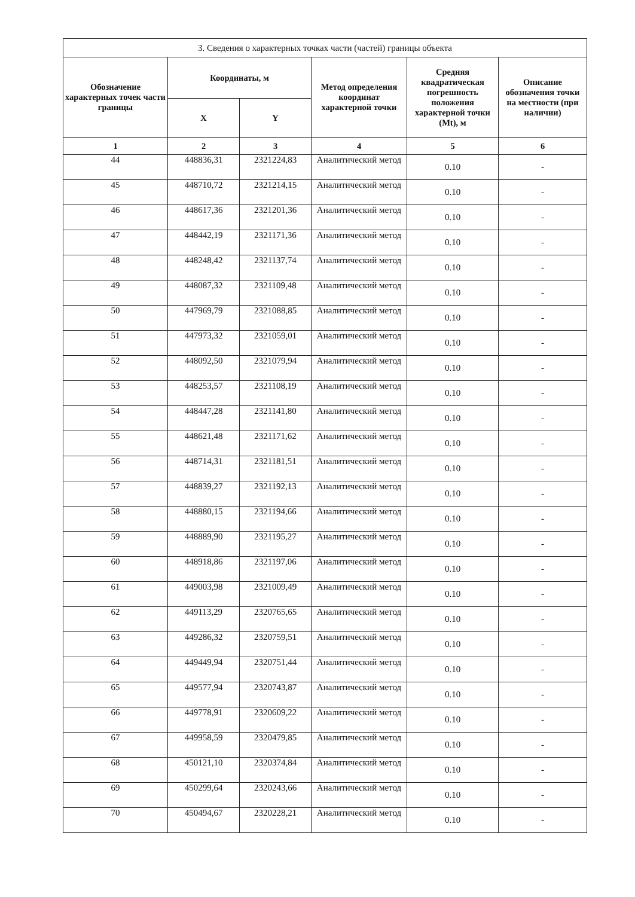| 3. Сведения о характерных точках части (частей) границы объекта | | | | | |
| Обозначение характерных точек части границы | Координаты, м | | Метод определения координат характерной точки | Средняя квадратическая погрешность положения характерной точки (Mt), м | Описание обозначения точки на местности (при наличии) |
| | X | Y | | | |
| 1 | 2 | 3 | 4 | 5 | 6 |
| 44 | 448836,31 | 2321224,83 | Аналитический метод | 0.10 | - |
| 45 | 448710,72 | 2321214,15 | Аналитический метод | 0.10 | - |
| 46 | 448617,36 | 2321201,36 | Аналитический метод | 0.10 | - |
| 47 | 448442,19 | 2321171,36 | Аналитический метод | 0.10 | - |
| 48 | 448248,42 | 2321137,74 | Аналитический метод | 0.10 | - |
| 49 | 448087,32 | 2321109,48 | Аналитический метод | 0.10 | - |
| 50 | 447969,79 | 2321088,85 | Аналитический метод | 0.10 | - |
| 51 | 447973,32 | 2321059,01 | Аналитический метод | 0.10 | - |
| 52 | 448092,50 | 2321079,94 | Аналитический метод | 0.10 | - |
| 53 | 448253,57 | 2321108,19 | Аналитический метод | 0.10 | - |
| 54 | 448447,28 | 2321141,80 | Аналитический метод | 0.10 | - |
| 55 | 448621,48 | 2321171,62 | Аналитический метод | 0.10 | - |
| 56 | 448714,31 | 2321181,51 | Аналитический метод | 0.10 | - |
| 57 | 448839,27 | 2321192,13 | Аналитический метод | 0.10 | - |
| 58 | 448880,15 | 2321194,66 | Аналитический метод | 0.10 | - |
| 59 | 448889,90 | 2321195,27 | Аналитический метод | 0.10 | - |
| 60 | 448918,86 | 2321197,06 | Аналитический метод | 0.10 | - |
| 61 | 449003,98 | 2321009,49 | Аналитический метод | 0.10 | - |
| 62 | 449113,29 | 2320765,65 | Аналитический метод | 0.10 | - |
| 63 | 449286,32 | 2320759,51 | Аналитический метод | 0.10 | - |
| 64 | 449449,94 | 2320751,44 | Аналитический метод | 0.10 | - |
| 65 | 449577,94 | 2320743,87 | Аналитический метод | 0.10 | - |
| 66 | 449778,91 | 2320609,22 | Аналитический метод | 0.10 | - |
| 67 | 449958,59 | 2320479,85 | Аналитический метод | 0.10 | - |
| 68 | 450121,10 | 2320374,84 | Аналитический метод | 0.10 | - |
| 69 | 450299,64 | 2320243,66 | Аналитический метод | 0.10 | - |
| 70 | 450494,67 | 2320228,21 | Аналитический метод | 0.10 | - |